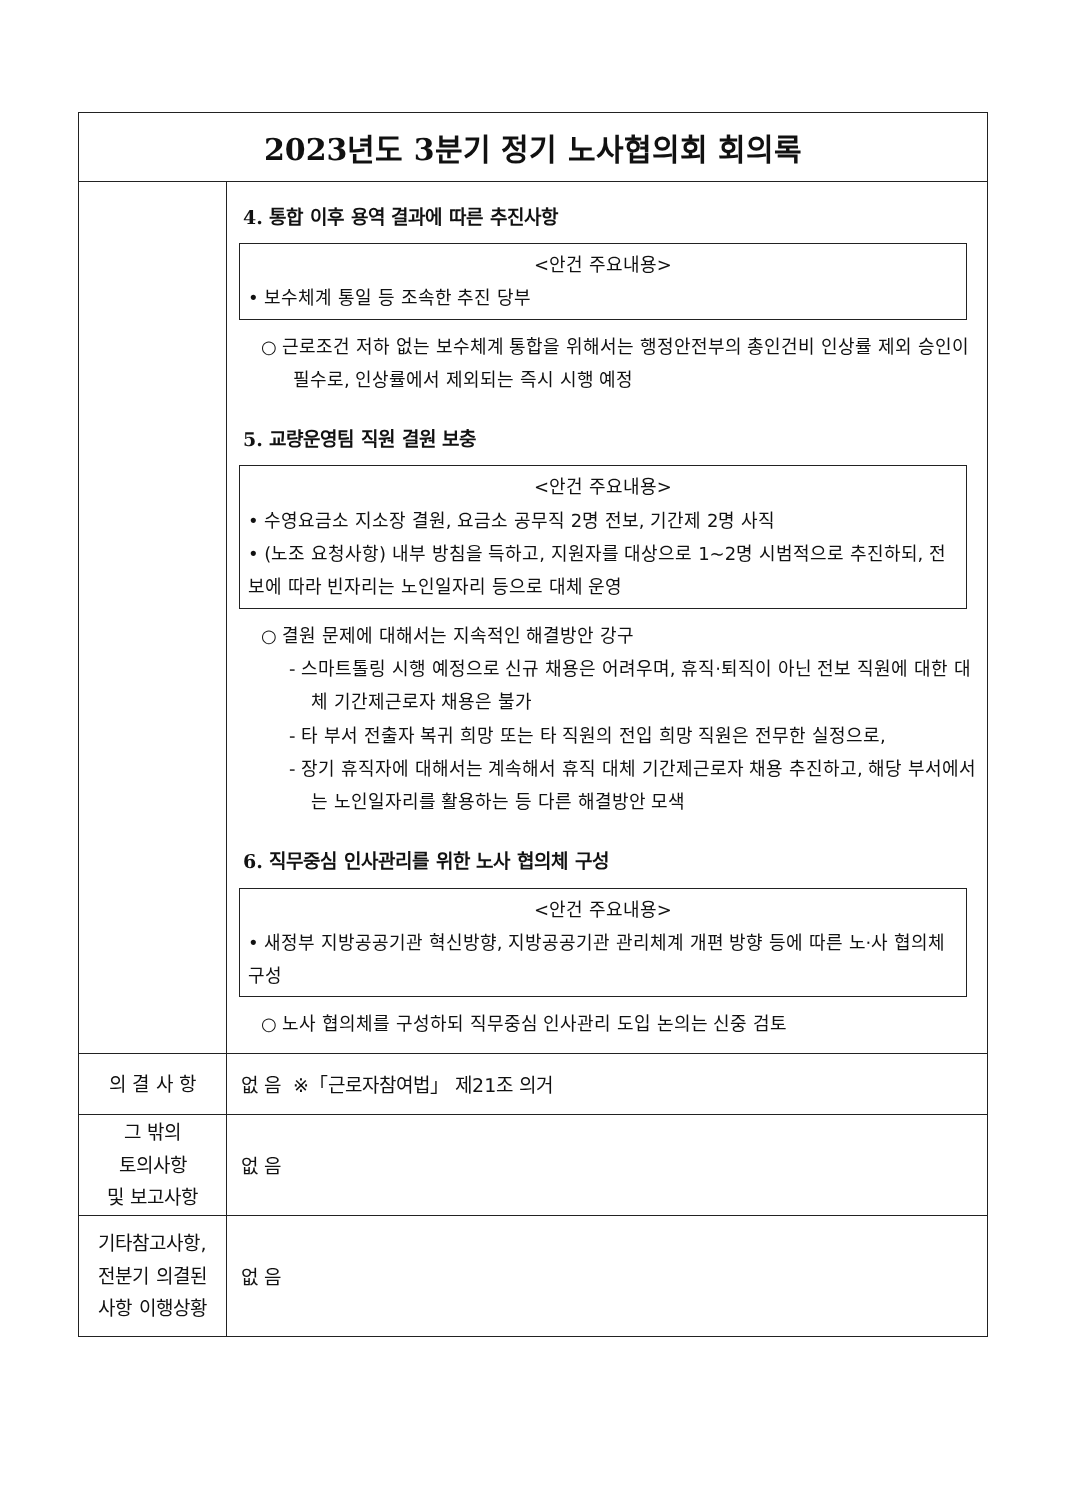| 2023년도 3분기 정기 노사협의회 회의록 | |
| | 4. 통합 이후 용역 결과에 따른 추진사항 <안건 주요내용> • 보수체계 통일 등 조속한 추진 당부 ○ 근로조건 저하 없는 보수체계 통합을 위해서는 행정안전부의 총인건비 인상률 제외 승인이 필수로, 인상률에서 제외되는 즉시 시행 예정 5. 교량운영팀 직원 결원 보충 <안건 주요내용> • 수영요금소 지소장 결원, 요금소 공무직 2명 전보, 기간제 2명 사직 • (노조 요청사항) 내부 방침을 득하고, 지원자를 대상으로 1~2명 시범적으로 추진하되, 전보에 따라 빈자리는 노인일자리 등으로 대체 운영 ○ 결원 문제에 대해서는 지속적인 해결방안 강구 - 스마트톨링 시행 예정으로 신규 채용은 어려우며, 휴직·퇴직이 아닌 전보 직원에 대한 대체 기간제근로자 채용은 불가 - 타 부서 전출자 복귀 희망 또는 타 직원의 전입 희망 직원은 전무한 실정으로, - 장기 휴직자에 대해서는 계속해서 휴직 대체 기간제근로자 채용 추진하고, 해당 부서에서는 노인일자리를 활용하는 등 다른 해결방안 모색 6. 직무중심 인사관리를 위한 노사 협의체 구성 <안건 주요내용> • 새정부 지방공공기관 혁신방향, 지방공공기관 관리체계 개편 방향 등에 따른 노·사 협의체 구성 ○ 노사 협의체를 구성하되 직무중심 인사관리 도입 논의는 신중 검토 |
| 의 결 사 항 | 없 음 ※「근로자참여법」 제21조 의거 |
| 그 밖의 토의사항 및 보고사항 | 없 음 |
| 기타참고사항, 전분기 의결된 사항 이행상황 | 없 음 |